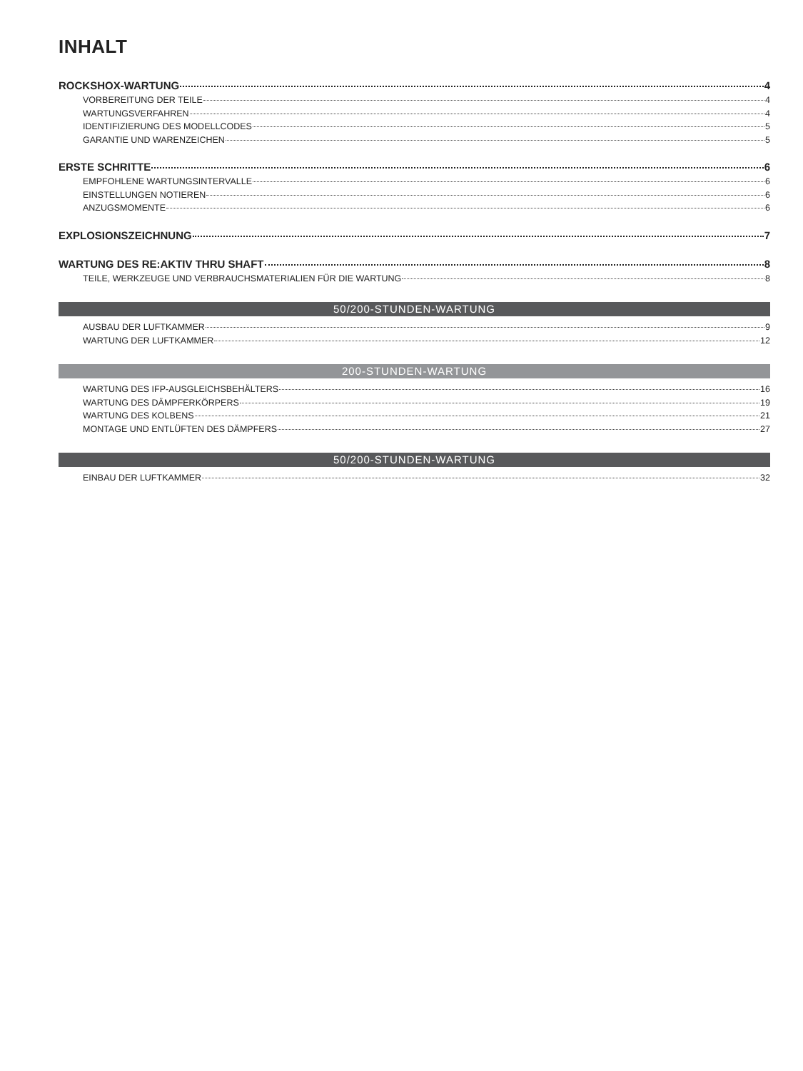INHALT
ROCKSHOX-WARTUNG 4
VORBEREITUNG DER TEILE 4
WARTUNGSVERFAHREN 4
IDENTIFIZIERUNG DES MODELLCODES 5
GARANTIE UND WARENZEICHEN 5
ERSTE SCHRITTE 6
EMPFOHLENE WARTUNGSINTERVALLE 6
EINSTELLUNGEN NOTIEREN 6
ANZUGSMOMENTE 6
EXPLOSIONSZEICHNUNG 7
WARTUNG DES RE:AKTIV THRU SHAFT 8
TEILE, WERKZEUGE UND VERBRAUCHSMATERIALIEN FÜR DIE WARTUNG 8
50/200-STUNDEN-WARTUNG
AUSBAU DER LUFTKAMMER 9
WARTUNG DER LUFTKAMMER 12
200-STUNDEN-WARTUNG
WARTUNG DES IFP-AUSGLEICHSBEHÄLTERS 16
WARTUNG DES DÄMPFERKÖRPERS 19
WARTUNG DES KOLBENS 21
MONTAGE UND ENTLÜFTEN DES DÄMPFERS 27
50/200-STUNDEN-WARTUNG
EINBAU DER LUFTKAMMER 32